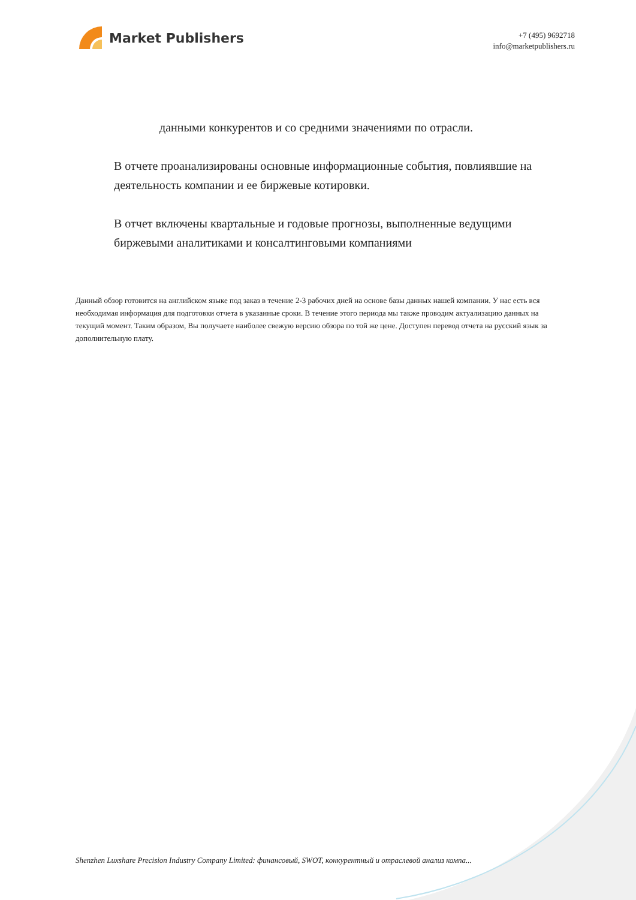Market Publishers
+7 (495) 9692718
info@marketpublishers.ru
данными конкурентов и со средними значениями по отрасли.
В отчете проанализированы основные информационные события, повлиявшие на деятельность компании и ее биржевые котировки.
В отчет включены квартальные и годовые прогнозы, выполненные ведущими биржевыми аналитиками и консалтинговыми компаниями
Данный обзор готовится на английском языке под заказ в течение 2-3 рабочих дней на основе базы данных нашей компании. У нас есть вся необходимая информация для подготовки отчета в указанные сроки. В течение этого периода мы также проводим актуализацию данных на текущий момент. Таким образом, Вы получаете наиболее свежую версию обзора по той же цене. Доступен перевод отчета на русский язык за дополнительную плату.
Shenzhen Luxshare Precision Industry Company Limited: финансовый, SWOT, конкурентный и отраслевой анализ компа...